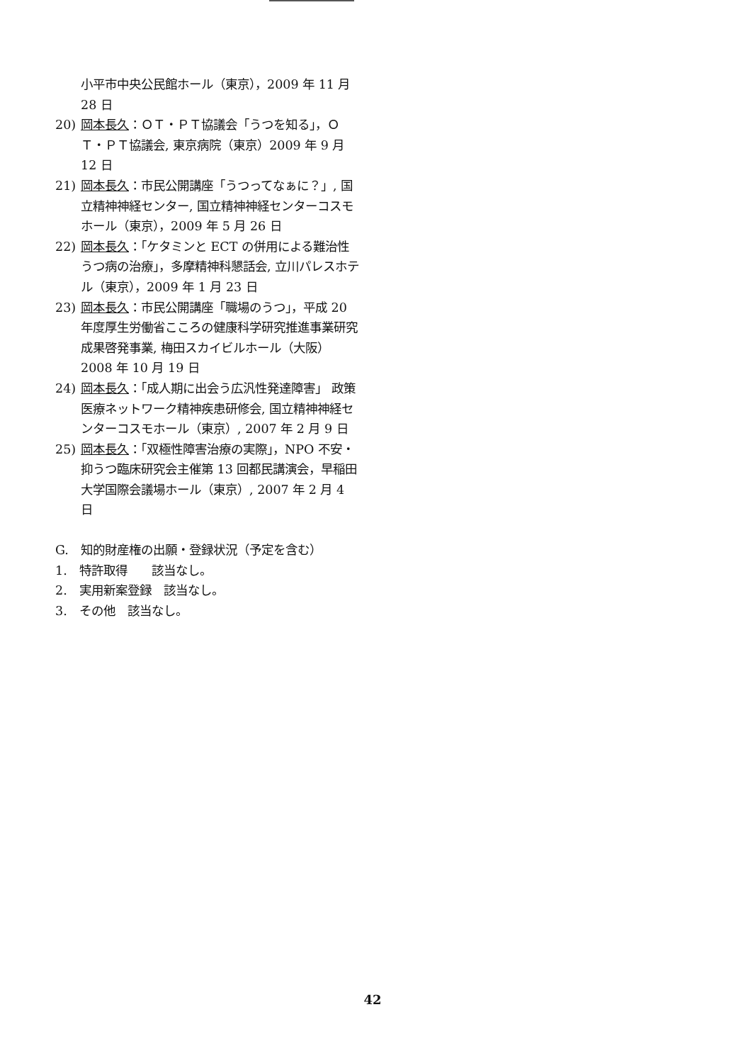小平市中央公民館ホール（東京），2009 年 11 月 28 日
20) 岡本長久：ＯＴ・ＰＴ協議会「うつを知る」，ＯＴ・ＰＴ協議会, 東京病院（東京）2009 年 9 月 12 日
21) 岡本長久：市民公開講座「うつってなぁに？」, 国立精神神経センター, 国立精神神経センターコスモホール（東京），2009 年 5 月 26 日
22) 岡本長久：「ケタミンと ECT の併用による難治性うつ病の治療」，多摩精神科懇話会, 立川パレスホテル（東京），2009 年 1 月 23 日
23) 岡本長久：市民公開講座「職場のうつ」，平成 20 年度厚生労働省こころの健康科学研究推進事業研究成果啓発事業, 梅田スカイビルホール（大阪）2008 年 10 月 19 日
24) 岡本長久：「成人期に出会う広汎性発達障害」 政策医療ネットワーク精神疾患研修会, 国立精神神経センターコスモホール（東京）, 2007 年 2 月 9 日
25) 岡本長久：「双極性障害治療の実際」，NPO 不安・抑うつ臨床研究会主催第 13 回都民講演会，早稲田大学国際会議場ホール（東京）, 2007 年 2 月 4 日
G.　知的財産権の出願・登録状況（予定を含む）
1.　特許取得　　該当なし。
2.　実用新案登録　該当なし。
3.　その他　該当なし。
42